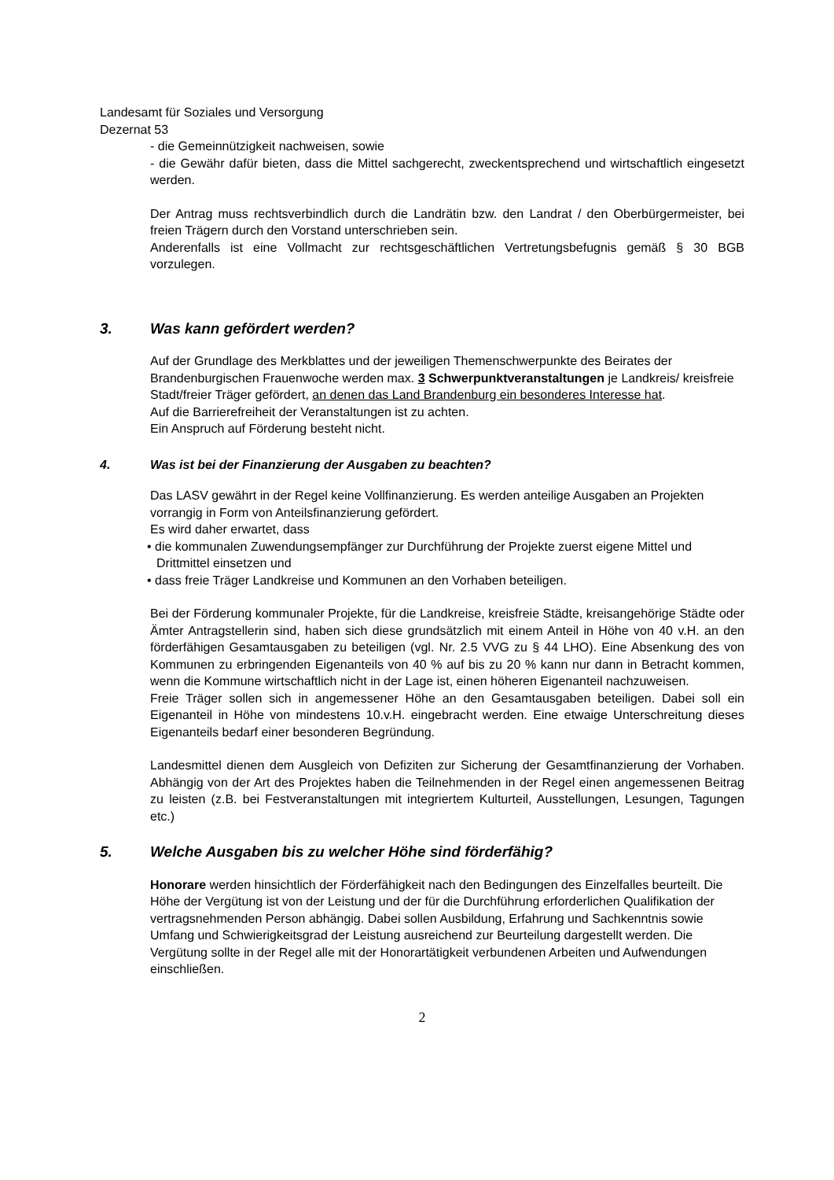Landesamt für Soziales und Versorgung
Dezernat 53
- die Gemeinnützigkeit nachweisen, sowie
- die Gewähr dafür bieten, dass die Mittel sachgerecht, zweckentsprechend und wirtschaftlich eingesetzt werden.
Der Antrag muss rechtsverbindlich durch die Landrätin bzw. den Landrat / den Oberbürgermeister, bei freien Trägern durch den Vorstand unterschrieben sein.
Anderenfalls ist eine Vollmacht zur rechtsgeschäftlichen Vertretungsbefugnis gemäß § 30 BGB vorzulegen.
3. Was kann gefördert werden?
Auf der Grundlage des Merkblattes und der jeweiligen Themenschwerpunkte des Beirates der Brandenburgischen Frauenwoche werden max. 3 Schwerpunktveranstaltungen je Landkreis/ kreisfreie Stadt/freier Träger gefördert, an denen das Land Brandenburg ein besonderes Interesse hat.
Auf die Barrierefreiheit der Veranstaltungen ist zu achten.
Ein Anspruch auf Förderung besteht nicht.
4. Was ist bei der Finanzierung der Ausgaben zu beachten?
Das LASV gewährt in der Regel keine Vollfinanzierung. Es werden anteilige Ausgaben an Projekten vorrangig in Form von Anteilsfinanzierung gefördert.
Es wird daher erwartet, dass
• die kommunalen Zuwendungsempfänger zur Durchführung der Projekte zuerst eigene Mittel und Drittmittel einsetzen und
• dass freie Träger Landkreise und Kommunen an den Vorhaben beteiligen.
Bei der Förderung kommunaler Projekte, für die Landkreise, kreisfreie Städte, kreisangehörige Städte oder Ämter Antragstellerin sind, haben sich diese grundsätzlich mit einem Anteil in Höhe von 40 v.H. an den förderfähigen Gesamtausgaben zu beteiligen (vgl. Nr. 2.5 VVG zu § 44 LHO). Eine Absenkung des von Kommunen zu erbringenden Eigenanteils von 40 % auf bis zu 20 % kann nur dann in Betracht kommen, wenn die Kommune wirtschaftlich nicht in der Lage ist, einen höheren Eigenanteil nachzuweisen.
Freie Träger sollen sich in angemessener Höhe an den Gesamtausgaben beteiligen. Dabei soll ein Eigenanteil in Höhe von mindestens 10.v.H. eingebracht werden. Eine etwaige Unterschreitung dieses Eigenanteils bedarf einer besonderen Begründung.
Landesmittel dienen dem Ausgleich von Defiziten zur Sicherung der Gesamtfinanzierung der Vorhaben. Abhängig von der Art des Projektes haben die Teilnehmenden in der Regel einen angemessenen Beitrag zu leisten (z.B. bei Festveranstaltungen mit integriertem Kulturteil, Ausstellungen, Lesungen, Tagungen etc.)
5. Welche Ausgaben bis zu welcher Höhe sind förderfähig?
Honorare werden hinsichtlich der Förderfähigkeit nach den Bedingungen des Einzelfalles beurteilt. Die Höhe der Vergütung ist von der Leistung und der für die Durchführung erforderlichen Qualifikation der vertragsnehmenden Person abhängig. Dabei sollen Ausbildung, Erfahrung und Sachkenntnis sowie Umfang und Schwierigkeitsgrad der Leistung ausreichend zur Beurteilung dargestellt werden. Die Vergütung sollte in der Regel alle mit der Honorartätigkeit verbundenen Arbeiten und Aufwendungen einschließen.
2